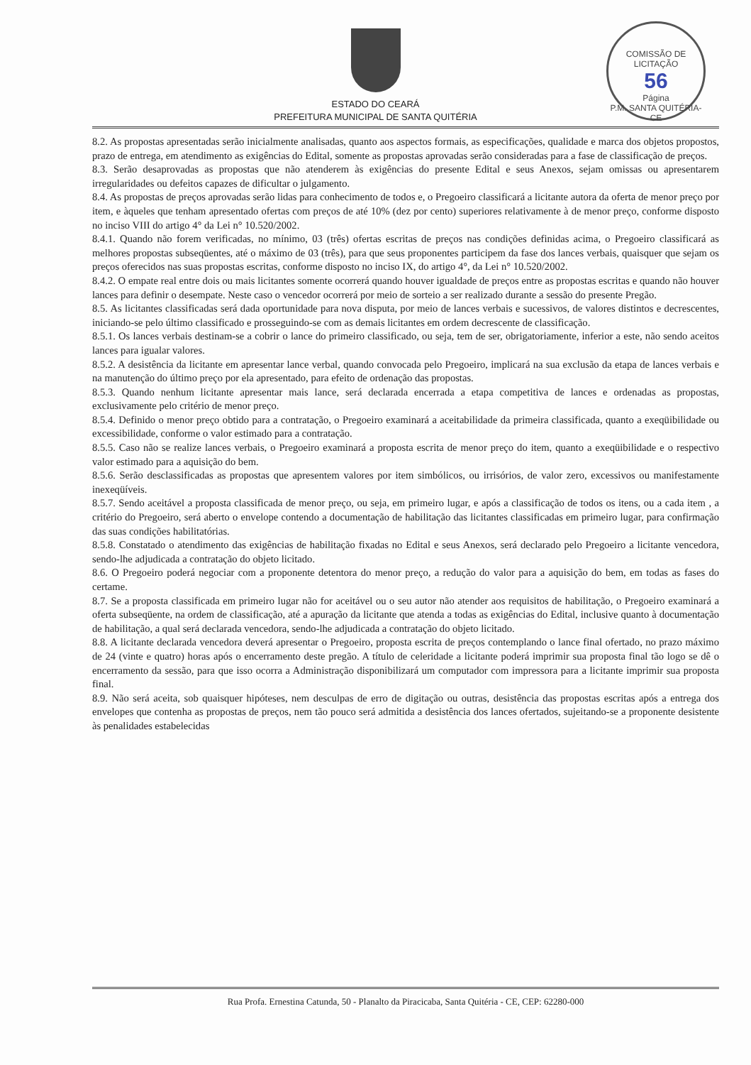COMISSÃO DE LICITAÇÃO
56
Página
P.M. SANTA QUITÉRIA-CE
ESTADO DO CEARÁ
PREFEITURA MUNICIPAL DE SANTA QUITÉRIA
8.2. As propostas apresentadas serão inicialmente analisadas, quanto aos aspectos formais, as especificações, qualidade e marca dos objetos propostos, prazo de entrega, em atendimento as exigências do Edital, somente as propostas aprovadas serão consideradas para a fase de classificação de preços.
8.3. Serão desaprovadas as propostas que não atenderem às exigências do presente Edital e seus Anexos, sejam omissas ou apresentarem irregularidades ou defeitos capazes de dificultar o julgamento.
8.4. As propostas de preços aprovadas serão lidas para conhecimento de todos e, o Pregoeiro classificará a licitante autora da oferta de menor preço por item, e àqueles que tenham apresentado ofertas com preços de até 10% (dez por cento) superiores relativamente à de menor preço, conforme disposto no inciso VIII do artigo 4° da Lei n° 10.520/2002.
8.4.1. Quando não forem verificadas, no mínimo, 03 (três) ofertas escritas de preços nas condições definidas acima, o Pregoeiro classificará as melhores propostas subseqüentes, até o máximo de 03 (três), para que seus proponentes participem da fase dos lances verbais, quaisquer que sejam os preços oferecidos nas suas propostas escritas, conforme disposto no inciso IX, do artigo 4°, da Lei n° 10.520/2002.
8.4.2. O empate real entre dois ou mais licitantes somente ocorrerá quando houver igualdade de preços entre as propostas escritas e quando não houver lances para definir o desempate. Neste caso o vencedor ocorrerá por meio de sorteio a ser realizado durante a sessão do presente Pregão.
8.5. As licitantes classificadas será dada oportunidade para nova disputa, por meio de lances verbais e sucessivos, de valores distintos e decrescentes, iniciando-se pelo último classificado e prosseguindo-se com as demais licitantes em ordem decrescente de classificação.
8.5.1. Os lances verbais destinam-se a cobrir o lance do primeiro classificado, ou seja, tem de ser, obrigatoriamente, inferior a este, não sendo aceitos lances para igualar valores.
8.5.2. A desistência da licitante em apresentar lance verbal, quando convocada pelo Pregoeiro, implicará na sua exclusão da etapa de lances verbais e na manutenção do último preço por ela apresentado, para efeito de ordenação das propostas.
8.5.3. Quando nenhum licitante apresentar mais lance, será declarada encerrada a etapa competitiva de lances e ordenadas as propostas, exclusivamente pelo critério de menor preço.
8.5.4. Definido o menor preço obtido para a contratação, o Pregoeiro examinará a aceitabilidade da primeira classificada, quanto a exeqüibilidade ou excessibilidade, conforme o valor estimado para a contratação.
8.5.5. Caso não se realize lances verbais, o Pregoeiro examinará a proposta escrita de menor preço do item, quanto a exeqüibilidade e o respectivo valor estimado para a aquisição do bem.
8.5.6. Serão desclassificadas as propostas que apresentem valores por item simbólicos, ou irrisórios, de valor zero, excessivos ou manifestamente inexeqüíveis.
8.5.7. Sendo aceitável a proposta classificada de menor preço, ou seja, em primeiro lugar, e após a classificação de todos os itens, ou a cada item , a critério do Pregoeiro, será aberto o envelope contendo a documentação de habilitação das licitantes classificadas em primeiro lugar, para confirmação das suas condições habilitatórias.
8.5.8. Constatado o atendimento das exigências de habilitação fixadas no Edital e seus Anexos, será declarado pelo Pregoeiro a licitante vencedora, sendo-lhe adjudicada a contratação do objeto licitado.
8.6. O Pregoeiro poderá negociar com a proponente detentora do menor preço, a redução do valor para a aquisição do bem, em todas as fases do certame.
8.7. Se a proposta classificada em primeiro lugar não for aceitável ou o seu autor não atender aos requisitos de habilitação, o Pregoeiro examinará a oferta subseqüente, na ordem de classificação, até a apuração da licitante que atenda a todas as exigências do Edital, inclusive quanto à documentação de habilitação, a qual será declarada vencedora, sendo-lhe adjudicada a contratação do objeto licitado.
8.8. A licitante declarada vencedora deverá apresentar o Pregoeiro, proposta escrita de preços contemplando o lance final ofertado, no prazo máximo de 24 (vinte e quatro) horas após o encerramento deste pregão. A título de celeridade a licitante poderá imprimir sua proposta final tão logo se dê o encerramento da sessão, para que isso ocorra a Administração disponibilizará um computador com impressora para a licitante imprimir sua proposta final.
8.9. Não será aceita, sob quaisquer hipóteses, nem desculpas de erro de digitação ou outras, desistência das propostas escritas após a entrega dos envelopes que contenha as propostas de preços, nem tão pouco será admitida a desistência dos lances ofertados, sujeitando-se a proponente desistente às penalidades estabelecidas
Rua Profa. Ernestina Catunda, 50 - Planalto da Piracicaba, Santa Quitéria - CE, CEP: 62280-000